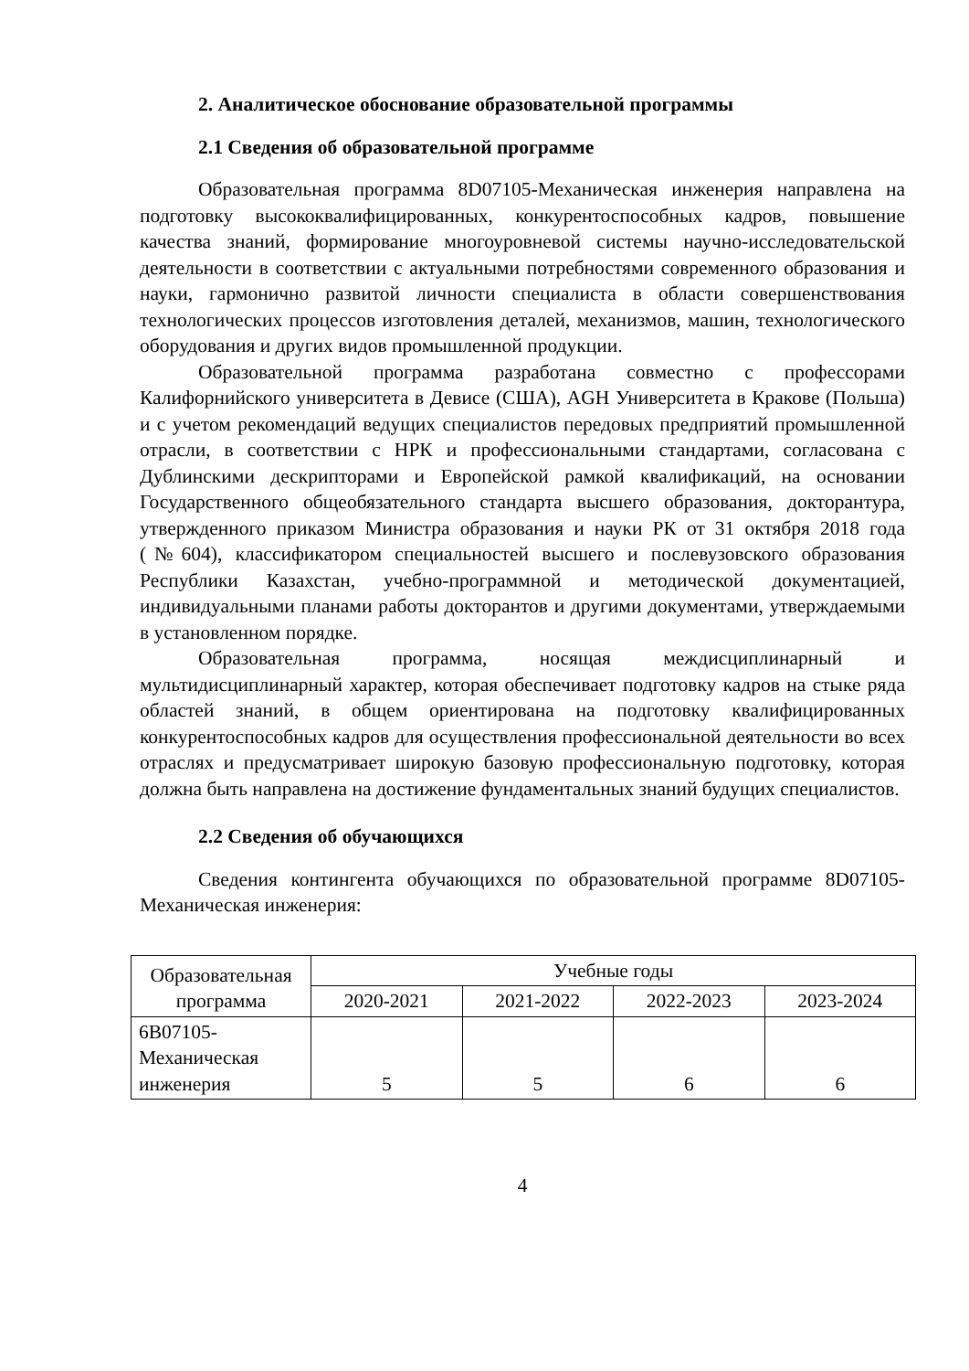2. Аналитическое обоснование образовательной программы
2.1 Сведения об образовательной программе
Образовательная программа 8D07105-Механическая инженерия направлена на подготовку высококвалифицированных, конкурентоспособных кадров, повышение качества знаний, формирование многоуровневой системы научно-исследовательской деятельности в соответствии с актуальными потребностями современного образования и науки, гармонично развитой личности специалиста в области совершенствования технологических процессов изготовления деталей, механизмов, машин, технологического оборудования и других видов промышленной продукции.
Образовательной программа разработана совместно с профессорами Калифорнийского университета в Девисе (США), AGH Университета в Кракове (Польша) и с учетом рекомендаций ведущих специалистов передовых предприятий промышленной отрасли, в соответствии с НРК и профессиональными стандартами, согласована с Дублинскими дескрипторами и Европейской рамкой квалификаций, на основании Государственного общеобязательного стандарта высшего образования, докторантура, утвержденного приказом Министра образования и науки РК от 31 октября 2018 года (№604), классификатором специальностей высшего и послевузовского образования Республики Казахстан, учебно-программной и методической документацией, индивидуальными планами работы докторантов и другими документами, утверждаемыми в установленном порядке.
Образовательная программа, носящая междисциплинарный и мультидисциплинарный характер, которая обеспечивает подготовку кадров на стыке ряда областей знаний, в общем ориентирована на подготовку квалифицированных конкурентоспособных кадров для осуществления профессиональной деятельности во всех отраслях и предусматривает широкую базовую профессиональную подготовку, которая должна быть направлена на достижение фундаментальных знаний будущих специалистов.
2.2 Сведения об обучающихся
Сведения контингента обучающихся по образовательной программе 8D07105-Механическая инженерия:
| Образовательная программа | Учебные годы | | | |
| --- | --- | --- | --- | --- |
| | 2020-2021 | 2021-2022 | 2022-2023 | 2023-2024 |
| 6B07105- Механическая инженерия | 5 | 5 | 6 | 6 |
4